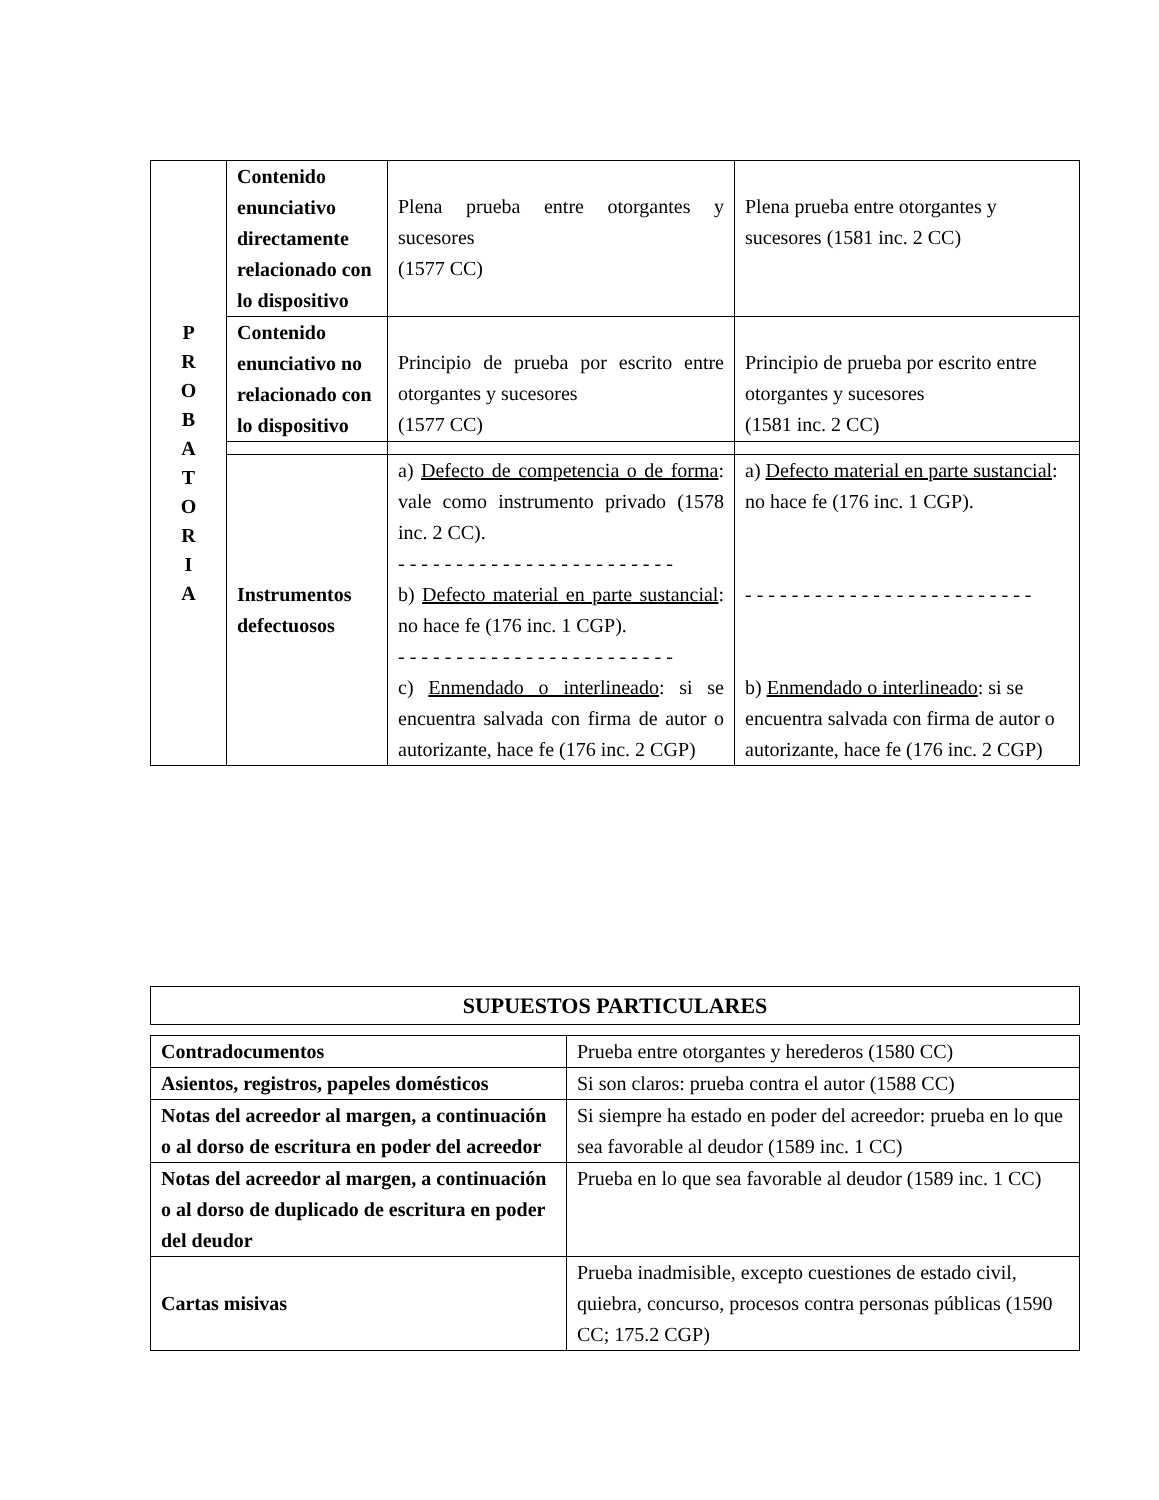| P R O B A T O R I A | Contenido enunciativo directamente relacionado con lo dispositivo | Plena prueba entre otorgantes y sucesores (1577 CC) | Plena prueba entre otorgantes y sucesores (1581 inc. 2 CC) |
| | Contenido enunciativo no relacionado con lo dispositivo | Principio de prueba por escrito entre otorgantes y sucesores (1577 CC) | Principio de prueba por escrito entre otorgantes y sucesores (1581 inc. 2 CC) |
| | Instrumentos defectuosos | a) Defecto de competencia o de forma : vale como instrumento privado (1578 inc. 2 CC). - - - - - - - - - - - - - - - - - - - - - - - - b) Defecto material en parte sustancial : no hace fe (176 inc. 1 CGP). - - - - - - - - - - - - - - - - - - - - - - - - c) Enmendado o interlineado : si se encuentra salvada con firma de autor o autorizante, hace fe (176 inc. 2 CGP) | a) Defecto material en parte sustancial : no hace fe (176 inc. 1 CGP). - - - - - - - - - - - - - - - - - - - - - - - - - b) Enmendado o interlineado : si se encuentra salvada con firma de autor o autorizante, hace fe (176 inc. 2 CGP) |
| SUPUESTOS PARTICULARES |
| Contradocumentos | Prueba entre otorgantes y herederos (1580 CC) |
| Asientos, registros, papeles domésticos | Si son claros: prueba contra el autor (1588 CC) |
| Notas del acreedor al margen, a continuación o al dorso de escritura en poder del acreedor | Si siempre ha estado en poder del acreedor: prueba en lo que sea favorable al deudor (1589 inc. 1 CC) |
| Notas del acreedor al margen, a continuación o al dorso de duplicado de escritura en poder del deudor | Prueba en lo que sea favorable al deudor (1589 inc. 1 CC) |
| Cartas misivas | Prueba inadmisible, excepto cuestiones de estado civil, quiebra, concurso, procesos contra personas públicas (1590 CC; 175.2 CGP) |